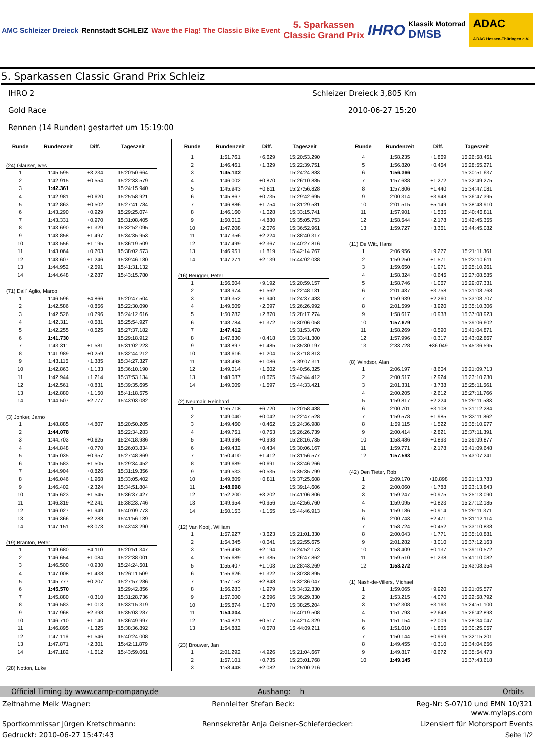AMC Schleizer Dreieck Rennstadt SCHLEIZ
Wave the Flag! The Classic Bike Event
5. Sparkassen
Classic Grand Prix
IHRO
Klassik Motorrad
DMSB
ADAC
ADAC Hessen-Thüringen e.V.
5. Sparkassen Classic Grand Prix Schleiz
IHRO 2 Schleizer Dreieck 3,805 Km
Gold Race 2010-06-27 15:20
Rennen (14 Runden) gestartet um 15:19:00
| Runde | Rundenzeit | Diff. | Tageszeit |
| --- | --- | --- | --- |
| (24) Glauser, Ives | | | |
| 1 | 1:45.595 | +3.234 | 15:20:50.664 |
| 2 | 1:42.915 | +0.554 | 15:22:33.579 |
| 3 | 1:42.361 | | 15:24:15.940 |
| 4 | 1:42.981 | +0.620 | 15:25:58.921 |
| 5 | 1:42.863 | +0.502 | 15:27:41.784 |
| 6 | 1:43.290 | +0.929 | 15:29:25.074 |
| 7 | 1:43.331 | +0.970 | 15:31:08.405 |
| 8 | 1:43.690 | +1.329 | 15:32:52.095 |
| 9 | 1:43.858 | +1.497 | 15:34:35.953 |
| 10 | 1:43.556 | +1.195 | 15:36:19.509 |
| 11 | 1:43.064 | +0.703 | 15:38:02.573 |
| 12 | 1:43.607 | +1.246 | 15:39:46.180 |
| 13 | 1:44.952 | +2.591 | 15:41:31.132 |
| 14 | 1:44.648 | +2.287 | 15:43:15.780 |
| (71) Dall´ Aglio, Marco | | | |
| 1 | 1:46.596 | +4.866 | 15:20:47.504 |
| 2 | 1:42.586 | +0.856 | 15:22:30.090 |
| 3 | 1:42.526 | +0.796 | 15:24:12.616 |
| 4 | 1:42.311 | +0.581 | 15:25:54.927 |
| 5 | 1:42.255 | +0.525 | 15:27:37.182 |
| 6 | 1:41.730 | | 15:29:18.912 |
| 7 | 1:43.311 | +1.581 | 15:31:02.223 |
| 8 | 1:41.989 | +0.259 | 15:32:44.212 |
| 9 | 1:43.115 | +1.385 | 15:34:27.327 |
| 10 | 1:42.863 | +1.133 | 15:36:10.190 |
| 11 | 1:42.944 | +1.214 | 15:37:53.134 |
| 12 | 1:42.561 | +0.831 | 15:39:35.695 |
| 13 | 1:42.880 | +1.150 | 15:41:18.575 |
| 14 | 1:44.507 | +2.777 | 15:43:03.082 |
| (3) Jonker, Jarno | | | |
| 1 | 1:48.885 | +4.807 | 15:20:50.205 |
| 2 | 1:44.078 | | 15:22:34.283 |
| 3 | 1:44.703 | +0.625 | 15:24:18.986 |
| 4 | 1:44.848 | +0.770 | 15:26:03.834 |
| 5 | 1:45.035 | +0.957 | 15:27:48.869 |
| 6 | 1:45.583 | +1.505 | 15:29:34.452 |
| 7 | 1:44.904 | +0.826 | 15:31:19.356 |
| 8 | 1:46.046 | +1.968 | 15:33:05.402 |
| 9 | 1:46.402 | +2.324 | 15:34:51.804 |
| 10 | 1:45.623 | +1.545 | 15:36:37.427 |
| 11 | 1:46.319 | +2.241 | 15:38:23.746 |
| 12 | 1:46.027 | +1.949 | 15:40:09.773 |
| 13 | 1:46.366 | +2.288 | 15:41:56.139 |
| 14 | 1:47.151 | +3.073 | 15:43:43.290 |
| (19) Branton, Peter | | | |
| 1 | 1:49.680 | +4.110 | 15:20:51.347 |
| 2 | 1:46.654 | +1.084 | 15:22:38.001 |
| 3 | 1:46.500 | +0.930 | 15:24:24.501 |
| 4 | 1:47.008 | +1.438 | 15:26:11.509 |
| 5 | 1:45.777 | +0.207 | 15:27:57.286 |
| 6 | 1:45.570 | | 15:29:42.856 |
| 7 | 1:45.880 | +0.310 | 15:31:28.736 |
| 8 | 1:46.583 | +1.013 | 15:33:15.319 |
| 9 | 1:47.968 | +2.398 | 15:35:03.287 |
| 10 | 1:46.710 | +1.140 | 15:36:49.997 |
| 11 | 1:46.895 | +1.325 | 15:38:36.892 |
| 12 | 1:47.116 | +1.546 | 15:40:24.008 |
| 13 | 1:47.871 | +2.301 | 15:42:11.879 |
| 14 | 1:47.182 | +1.612 | 15:43:59.061 |
| (28) Notton, Luke | | | |
| Runde | Rundenzeit | Diff. | Tageszeit |
| --- | --- | --- | --- |
| 1 | 1:51.761 | +6.629 | 15:20:53.290 |
| 2 | 1:46.461 | +1.329 | 15:22:39.751 |
| 3 | 1:45.132 | | 15:24:24.883 |
| 4 | 1:46.002 | +0.870 | 15:26:10.885 |
| 5 | 1:45.943 | +0.811 | 15:27:56.828 |
| 6 | 1:45.867 | +0.735 | 15:29:42.695 |
| 7 | 1:46.886 | +1.754 | 15:31:29.581 |
| 8 | 1:46.160 | +1.028 | 15:33:15.741 |
| 9 | 1:50.012 | +4.880 | 15:35:05.753 |
| 10 | 1:47.208 | +2.076 | 15:36:52.961 |
| 11 | 1:47.356 | +2.224 | 15:38:40.317 |
| 12 | 1:47.499 | +2.367 | 15:40:27.816 |
| 13 | 1:46.951 | +1.819 | 15:42:14.767 |
| 14 | 1:47.271 | +2.139 | 15:44:02.038 |
| (16) Beugger, Peter | | | |
| 1 | 1:56.604 | +9.192 | 15:20:59.157 |
| 2 | 1:48.974 | +1.562 | 15:22:48.131 |
| 3 | 1:49.352 | +1.940 | 15:24:37.483 |
| 4 | 1:49.509 | +2.097 | 15:26:26.992 |
| 5 | 1:50.282 | +2.870 | 15:28:17.274 |
| 6 | 1:48.784 | +1.372 | 15:30:06.058 |
| 7 | 1:47.412 | | 15:31:53.470 |
| 8 | 1:47.830 | +0.418 | 15:33:41.300 |
| 9 | 1:48.897 | +1.485 | 15:35:30.197 |
| 10 | 1:48.616 | +1.204 | 15:37:18.813 |
| 11 | 1:48.498 | +1.086 | 15:39:07.311 |
| 12 | 1:49.014 | +1.602 | 15:40:56.325 |
| 13 | 1:48.087 | +0.675 | 15:42:44.412 |
| 14 | 1:49.009 | +1.597 | 15:44:33.421 |
| (2) Neumair, Reinhard | | | |
| 1 | 1:55.718 | +6.720 | 15:20:58.488 |
| 2 | 1:49.040 | +0.042 | 15:22:47.528 |
| 3 | 1:49.460 | +0.462 | 15:24:36.988 |
| 4 | 1:49.751 | +0.753 | 15:26:26.739 |
| 5 | 1:49.996 | +0.998 | 15:28:16.735 |
| 6 | 1:49.432 | +0.434 | 15:30:06.167 |
| 7 | 1:50.410 | +1.412 | 15:31:56.577 |
| 8 | 1:49.689 | +0.691 | 15:33:46.266 |
| 9 | 1:49.533 | +0.535 | 15:35:35.799 |
| 10 | 1:49.809 | +0.811 | 15:37:25.608 |
| 11 | 1:48.998 | | 15:39:14.606 |
| 12 | 1:52.200 | +3.202 | 15:41:06.806 |
| 13 | 1:49.954 | +0.956 | 15:42:56.760 |
| 14 | 1:50.153 | +1.155 | 15:44:46.913 |
| (12) Van Kooij, William | | | |
| 1 | 1:57.927 | +3.623 | 15:21:01.330 |
| 2 | 1:54.345 | +0.041 | 15:22:55.675 |
| 3 | 1:56.498 | +2.194 | 15:24:52.173 |
| 4 | 1:55.689 | +1.385 | 15:26:47.862 |
| 5 | 1:55.407 | +1.103 | 15:28:43.269 |
| 6 | 1:55.626 | +1.322 | 15:30:38.895 |
| 7 | 1:57.152 | +2.848 | 15:32:36.047 |
| 8 | 1:56.283 | +1.979 | 15:34:32.330 |
| 9 | 1:57.000 | +2.696 | 15:36:29.330 |
| 10 | 1:55.874 | +1.570 | 15:38:25.204 |
| 11 | 1:54.304 | | 15:40:19.508 |
| 12 | 1:54.821 | +0.517 | 15:42:14.329 |
| 13 | 1:54.882 | +0.578 | 15:44:09.211 |
| (23) Brouwer, Jan | | | |
| 1 | 2:01.292 | +4.926 | 15:21:04.667 |
| 2 | 1:57.101 | +0.735 | 15:23:01.768 |
| 3 | 1:58.448 | +2.082 | 15:25:00.216 |
| Runde | Rundenzeit | Diff. | Tageszeit |
| --- | --- | --- | --- |
| 4 | 1:58.235 | +1.869 | 15:26:58.451 |
| 5 | 1:56.820 | +0.454 | 15:28:55.271 |
| 6 | 1:56.366 | | 15:30:51.637 |
| 7 | 1:57.638 | +1.272 | 15:32:49.275 |
| 8 | 1:57.806 | +1.440 | 15:34:47.081 |
| 9 | 2:00.314 | +3.948 | 15:36:47.395 |
| 10 | 2:01.515 | +5.149 | 15:38:48.910 |
| 11 | 1:57.901 | +1.535 | 15:40:46.811 |
| 12 | 1:58.544 | +2.178 | 15:42:45.355 |
| 13 | 1:59.727 | +3.361 | 15:44:45.082 |
| (11) De Witt, Hans | | | |
| 1 | 2:06.956 | +9.277 | 15:21:11.361 |
| 2 | 1:59.250 | +1.571 | 15:23:10.611 |
| 3 | 1:59.650 | +1.971 | 15:25:10.261 |
| 4 | 1:58.324 | +0.645 | 15:27:08.585 |
| 5 | 1:58.746 | +1.067 | 15:29:07.331 |
| 6 | 2:01.437 | +3.758 | 15:31:08.768 |
| 7 | 1:59.939 | +2.260 | 15:33:08.707 |
| 8 | 2:01.599 | +3.920 | 15:35:10.306 |
| 9 | 1:58.617 | +0.938 | 15:37:08.923 |
| 10 | 1:57.679 | | 15:39:06.602 |
| 11 | 1:58.269 | +0.590 | 15:41:04.871 |
| 12 | 1:57.996 | +0.317 | 15:43:02.867 |
| 13 | 2:33.728 | +36.049 | 15:45:36.595 |
| (8) Windsor, Alan | | | |
| 1 | 2:06.197 | +8.604 | 15:21:09.713 |
| 2 | 2:00.517 | +2.924 | 15:23:10.230 |
| 3 | 2:01.331 | +3.738 | 15:25:11.561 |
| 4 | 2:00.205 | +2.612 | 15:27:11.766 |
| 5 | 1:59.817 | +2.224 | 15:29:11.583 |
| 6 | 2:00.701 | +3.108 | 15:31:12.284 |
| 7 | 1:59.578 | +1.985 | 15:33:11.862 |
| 8 | 1:59.115 | +1.522 | 15:35:10.977 |
| 9 | 2:00.414 | +2.821 | 15:37:11.391 |
| 10 | 1:58.486 | +0.893 | 15:39:09.877 |
| 11 | 1:59.771 | +2.178 | 15:41:09.648 |
| 12 | 1:57.593 | | 15:43:07.241 |
| (42) Den Tieter, Rob | | | |
| 1 | 2:09.170 | +10.898 | 15:21:13.783 |
| 2 | 2:00.060 | +1.788 | 15:23:13.843 |
| 3 | 1:59.247 | +0.975 | 15:25:13.090 |
| 4 | 1:59.095 | +0.823 | 15:27:12.185 |
| 5 | 1:59.186 | +0.914 | 15:29:11.371 |
| 6 | 2:00.743 | +2.471 | 15:31:12.114 |
| 7 | 1:58.724 | +0.452 | 15:33:10.838 |
| 8 | 2:00.043 | +1.771 | 15:35:10.881 |
| 9 | 2:01.282 | +3.010 | 15:37:12.163 |
| 10 | 1:58.409 | +0.137 | 15:39:10.572 |
| 11 | 1:59.510 | +1.238 | 15:41:10.082 |
| 12 | 1:58.272 | | 15:43:08.354 |
| (1) Nash-de-Villers, Michael | | | |
| 1 | 1:59.065 | +9.920 | 15:21:05.577 |
| 2 | 1:53.215 | +4.070 | 15:22:58.792 |
| 3 | 1:52.308 | +3.163 | 15:24:51.100 |
| 4 | 1:51.793 | +2.648 | 15:26:42.893 |
| 5 | 1:51.154 | +2.009 | 15:28:34.047 |
| 6 | 1:51.010 | +1.865 | 15:30:25.057 |
| 7 | 1:50.144 | +0.999 | 15:32:15.201 |
| 8 | 1:49.455 | +0.310 | 15:34:04.656 |
| 9 | 1:49.817 | +0.672 | 15:35:54.473 |
| 10 | 1:49.145 | | 15:37:43.618 |
Official Timing by www.camp-company.de Aushang: h Orbits
Zeitnahme Meik Wagner: Rennleiter Stefan Beck: Reg-Nr: S-07/10 und EMN 10/321
www.mylaps.com
Sportkommissar Jürgen Kretschmann: Rennsekretär Anja Oelsner-Schieferdecker: Lizensiert für Motorsport Events
Gedruckt: 2010-06-27 15:47:43 Seite 1/2